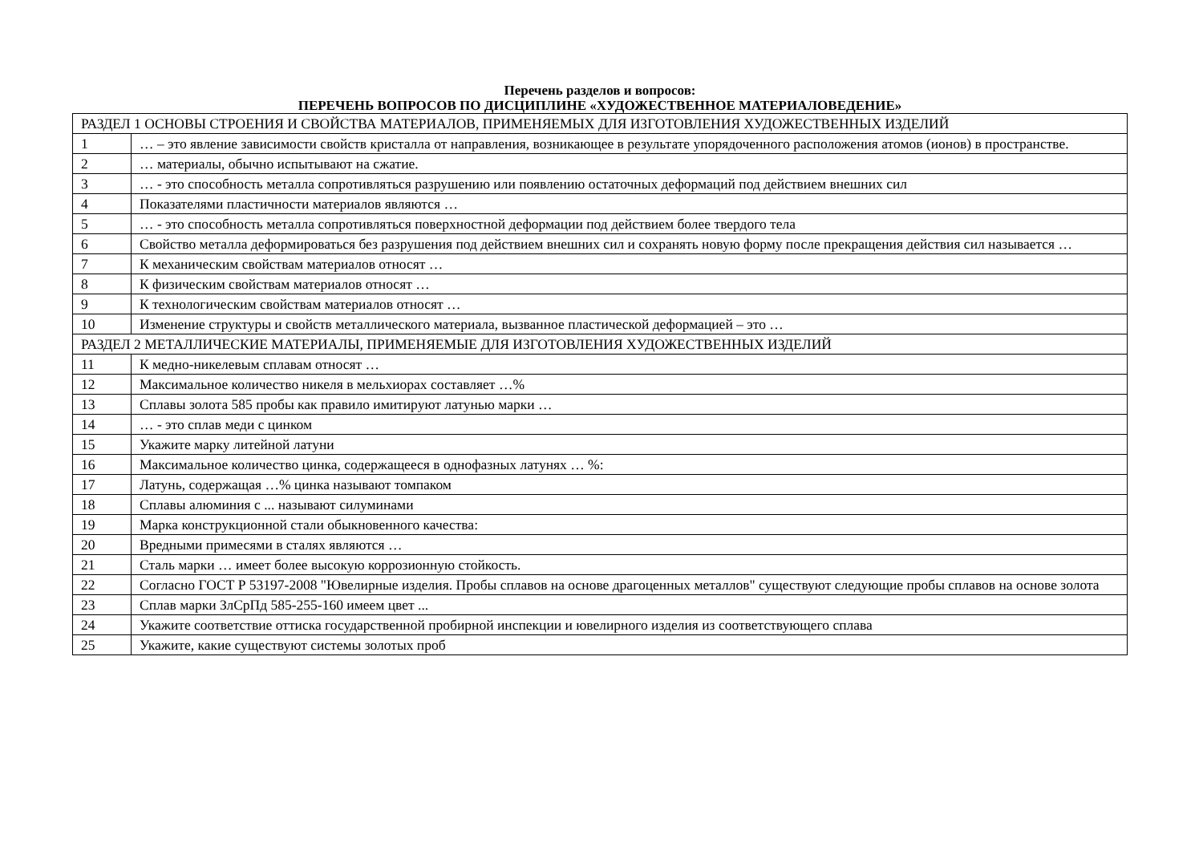Перечень разделов и вопросов:
ПЕРЕЧЕНЬ ВОПРОСОВ ПО ДИСЦИПЛИНЕ «ХУДОЖЕСТВЕННОЕ МАТЕРИАЛОВЕДЕНИЕ»
| РАЗДЕЛ 1 ОСНОВЫ СТРОЕНИЯ И СВОЙСТВА МАТЕРИАЛОВ, ПРИМЕНЯЕМЫХ ДЛЯ ИЗГОТОВЛЕНИЯ ХУДОЖЕСТВЕННЫХ ИЗДЕЛИЙ | |
| 1 | … – это явление зависимости свойств кристалла от направления, возникающее в результате упорядоченного расположения атомов (ионов) в пространстве. |
| 2 | … материалы, обычно испытывают на сжатие. |
| 3 | … - это способность металла сопротивляться разрушению или появлению остаточных деформаций под действием внешних сил |
| 4 | Показателями пластичности материалов являются … |
| 5 | … - это способность металла сопротивляться поверхностной деформации под действием более твердого тела |
| 6 | Свойство металла деформироваться без разрушения под действием внешних сил и сохранять новую форму после прекращения действия сил называется … |
| 7 | К механическим свойствам материалов относят … |
| 8 | К физическим свойствам материалов относят … |
| 9 | К технологическим свойствам материалов относят … |
| 10 | Изменение структуры и свойств металлического материала, вызванное пластической деформацией – это … |
| РАЗДЕЛ 2 МЕТАЛЛИЧЕСКИЕ МАТЕРИАЛЫ, ПРИМЕНЯЕМЫЕ ДЛЯ ИЗГОТОВЛЕНИЯ ХУДОЖЕСТВЕННЫХ ИЗДЕЛИЙ | |
| 11 | К медно-никелевым сплавам относят … |
| 12 | Максимальное количество никеля в мельхиорах составляет …% |
| 13 | Сплавы золота 585 пробы как правило имитируют латунью марки … |
| 14 | … - это сплав меди с цинком |
| 15 | Укажите марку литейной латуни |
| 16 | Максимальное количество цинка, содержащееся в однофазных латунях … %: |
| 17 | Латунь, содержащая …% цинка называют томпаком |
| 18 | Сплавы алюминия с ... называют силуминами |
| 19 | Марка конструкционной стали обыкновенного качества: |
| 20 | Вредными примесями в сталях являются … |
| 21 | Сталь марки … имеет более высокую коррозионную стойкость. |
| 22 | Согласно ГОСТ Р 53197-2008 "Ювелирные изделия. Пробы сплавов на основе драгоценных металлов" существуют следующие пробы сплавов на основе золота |
| 23 | Сплав марки ЗлСрПд 585-255-160 имеем цвет ... |
| 24 | Укажите соответствие оттиска государственной пробирной инспекции и ювелирного изделия из соответствующего сплава |
| 25 | Укажите, какие существуют системы золотых проб |